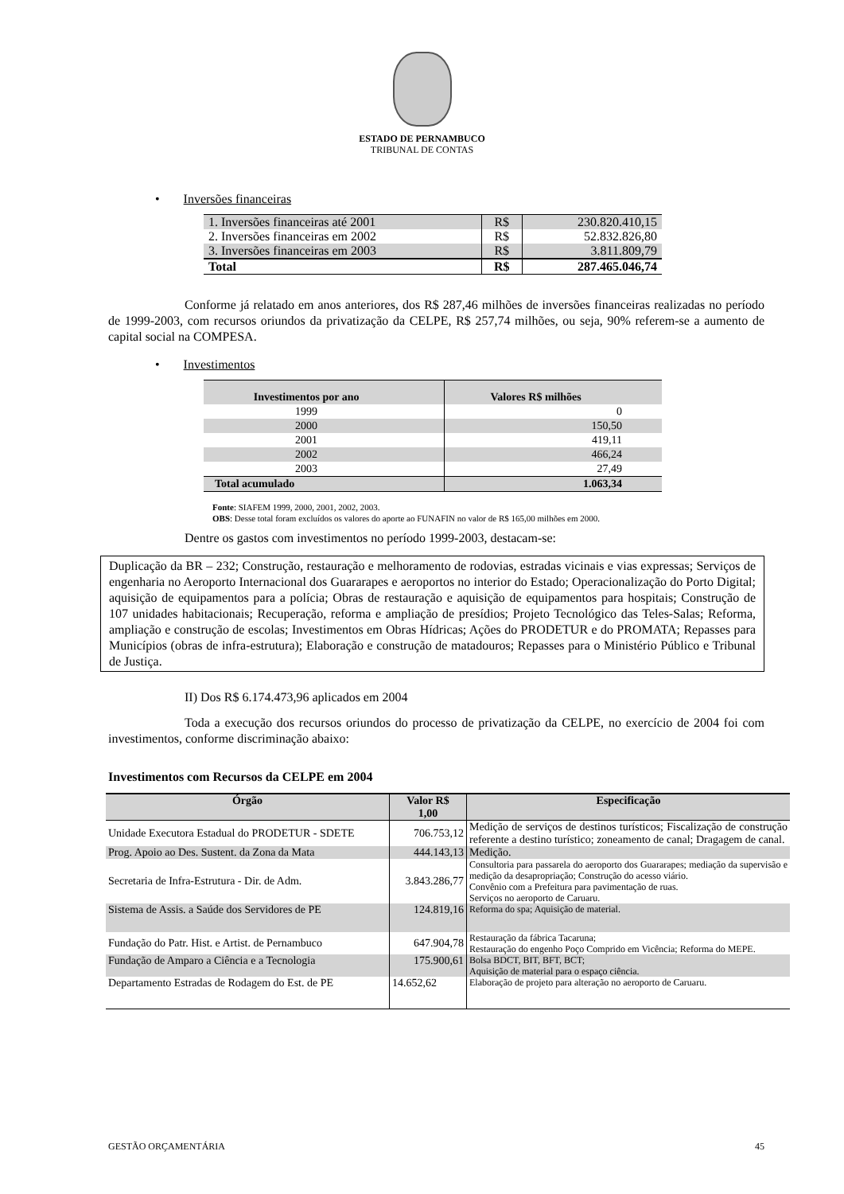ESTADO DE PERNAMBUCO
TRIBUNAL DE CONTAS
• Inversões financeiras
| 1. Inversões financeiras até 2001 | R$ | 230.820.410,15 |
| 2. Inversões financeiras em 2002 | R$ | 52.832.826,80 |
| 3. Inversões financeiras em 2003 | R$ | 3.811.809,79 |
| Total | R$ | 287.465.046,74 |
Conforme já relatado em anos anteriores, dos R$ 287,46 milhões de inversões financeiras realizadas no período de 1999-2003, com recursos oriundos da privatização da CELPE, R$ 257,74 milhões, ou seja, 90% referem-se a aumento de capital social na COMPESA.
• Investimentos
| Investimentos por ano | Valores R$ milhões |
| --- | --- |
| 1999 | 0 |
| 2000 | 150,50 |
| 2001 | 419,11 |
| 2002 | 466,24 |
| 2003 | 27,49 |
| Total acumulado | 1.063,34 |
Fonte: SIAFEM 1999, 2000, 2001, 2002, 2003.
OBS: Desse total foram excluídos os valores do aporte ao FUNAFIN no valor de R$ 165,00 milhões em 2000.
Dentre os gastos com investimentos no período 1999-2003, destacam-se:
Duplicação da BR – 232; Construção, restauração e melhoramento de rodovias, estradas vicinais e vias expressas; Serviços de engenharia no Aeroporto Internacional dos Guararapes e aeroportos no interior do Estado; Operacionalização do Porto Digital; aquisição de equipamentos para a polícia; Obras de restauração e aquisição de equipamentos para hospitais; Construção de 107 unidades habitacionais; Recuperação, reforma e ampliação de presídios; Projeto Tecnológico das Teles-Salas; Reforma, ampliação e construção de escolas; Investimentos em Obras Hídricas; Ações do PRODETUR e do PROMATA; Repasses para Municípios (obras de infra-estrutura); Elaboração e construção de matadouros; Repasses para o Ministério Público e Tribunal de Justiça.
II) Dos R$ 6.174.473,96 aplicados em 2004
Toda a execução dos recursos oriundos do processo de privatização da CELPE, no exercício de 2004 foi com investimentos, conforme discriminação abaixo:
Investimentos com Recursos da CELPE em 2004
| Órgão | Valor R$ 1,00 | Especificação |
| --- | --- | --- |
| Unidade Executora Estadual do PRODETUR - SDETE | 706.753,12 | Medição de serviços de destinos turísticos; Fiscalização de construção referente a destino turístico; zoneamento de canal; Dragagem de canal. |
| Prog. Apoio ao Des. Sustent. da Zona da Mata | 444.143,13 | Medição. |
| Secretaria de Infra-Estrutura - Dir. de Adm. | 3.843.286,77 | Consultoria para passarela do aeroporto dos Guararapes; mediação da supervisão e medição da desapropriação; Construção do acesso viário. Convênio com a Prefeitura para pavimentação de ruas. Serviços no aeroporto de Caruaru. |
| Sistema de Assis. a Saúde dos Servidores de PE | 124.819,16 | Reforma do spa; Aquisição de material. |
| Fundação do Patr. Hist. e Artist. de Pernambuco | 647.904,78 | Restauração da fábrica Tacaruna; Restauração do engenho Poço Comprido em Vicência; Reforma do MEPE. |
| Fundação de Amparo a Ciência e a Tecnologia | 175.900,61 | Bolsa BDCT, BIT, BFT, BCT; Aquisição de material para o espaço ciência. |
| Departamento Estradas de Rodagem do Est. de PE | 14.652,62 | Elaboração de projeto para alteração no aeroporto de Caruaru. |
GESTÃO ORÇAMENTÁRIA 45